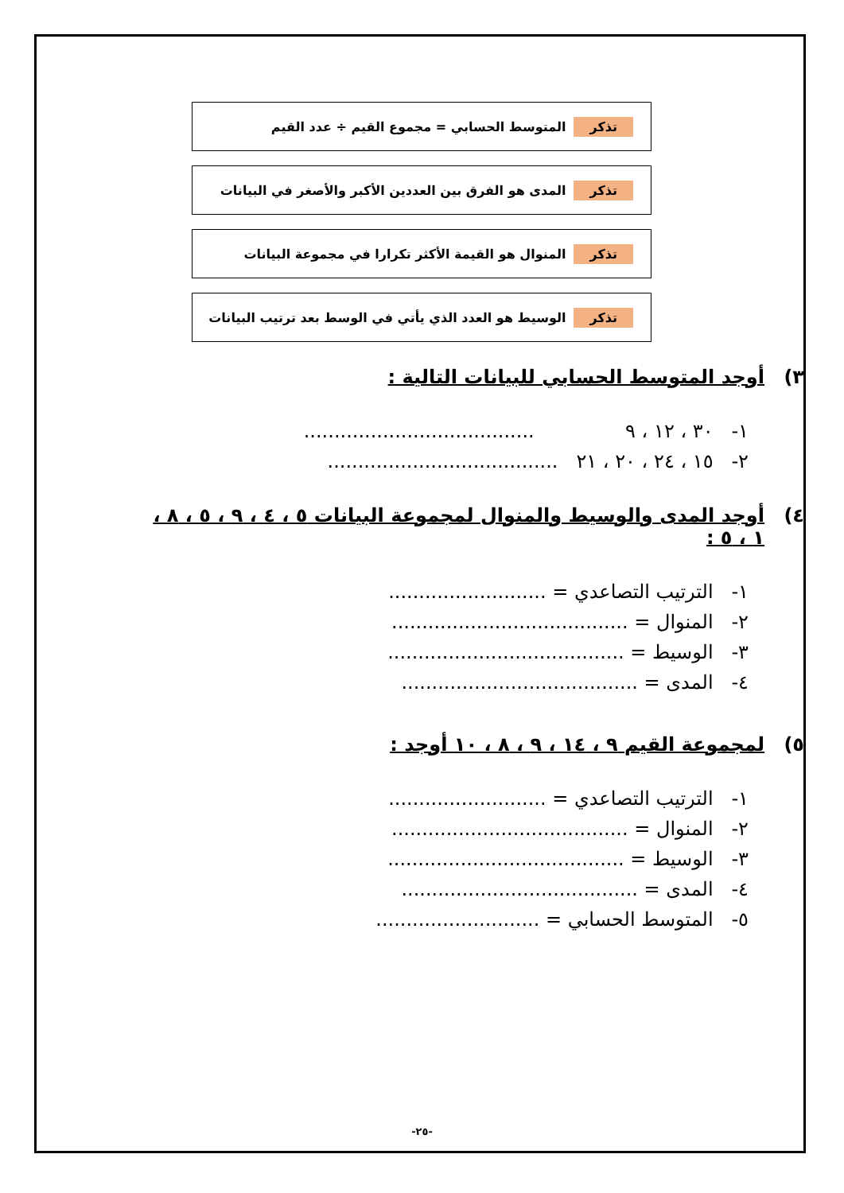تذكر المتوسط الحسابي = مجموع القيم ÷ عدد القيم
تذكر المدى هو الفرق بين العددين الأكبر والأصغر في البيانات
تذكر المنوال هو القيمة الأكثر تكرارا في مجموعة البيانات
تذكر الوسيط هو العدد الذي يأتي في الوسط بعد ترتيب البيانات
٣) أوجد المتوسط الحسابي للبيانات التالية :
١- ٣٠ ، ١٢ ، ٩ ......................................
٢- ١٥ ، ٢٤ ، ٢٠ ، ٢١ ......................................
٤) أوجد المدى والوسيط والمنوال لمجموعة البيانات ٥ ، ٤ ، ٩ ، ٥ ، ٨ ، ١ ، ٥ :
١- الترتيب التصاعدي = ..........................
٢- المنوال = .......................................
٣- الوسيط = .......................................
٤- المدى = .......................................
٥) لمجموعة القيم ٩ ، ١٤ ، ٩ ، ٨ ، ١٠ أوجد :
١- الترتيب التصاعدي = ..........................
٢- المنوال = .......................................
٣- الوسيط = .......................................
٤- المدى = .......................................
٥- المتوسط الحسابي = ...........................
-٢٥-